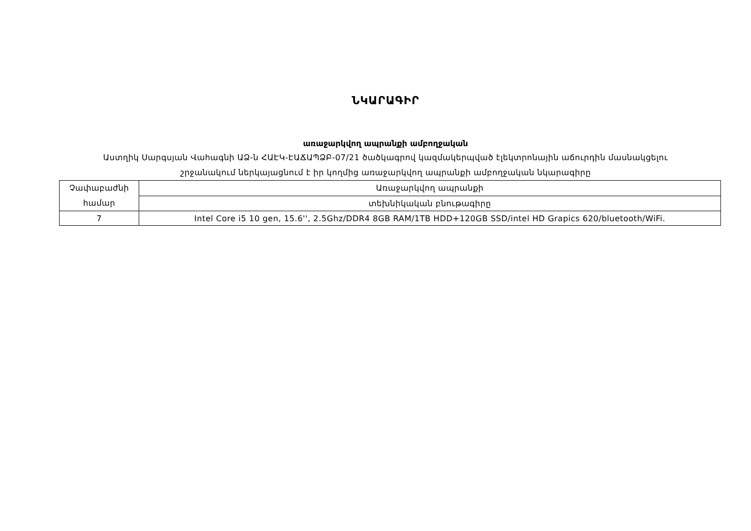ՆԿԱՐԱԳԻՐ
առաջարկվող ապրանքի ամբողջական
Աստղիկ Սարգսյան Վահագնի ԱՁ-ն ՀԱԷԿ-ԷԱՃԱՊՁԲ-07/21 ծածկագրով կազմակերպված էլեկտրոնային աճուրդին մասնակցելու
շրջանակում ներկայացնում է իր կողմից առաջարկվող ապրանքի ամբողջական նկարագիրը
| Չափաբաժնի համար | Առաջարկվող ապրանքի |
| | տեխնիկական բնութագիրը |
| 7 | Intel Core i5 10 gen, 15.6'', 2.5Ghz/DDR4 8GB RAM/1TB HDD+120GB SSD/intel HD Grapics 620/bluetooth/WiFi. |